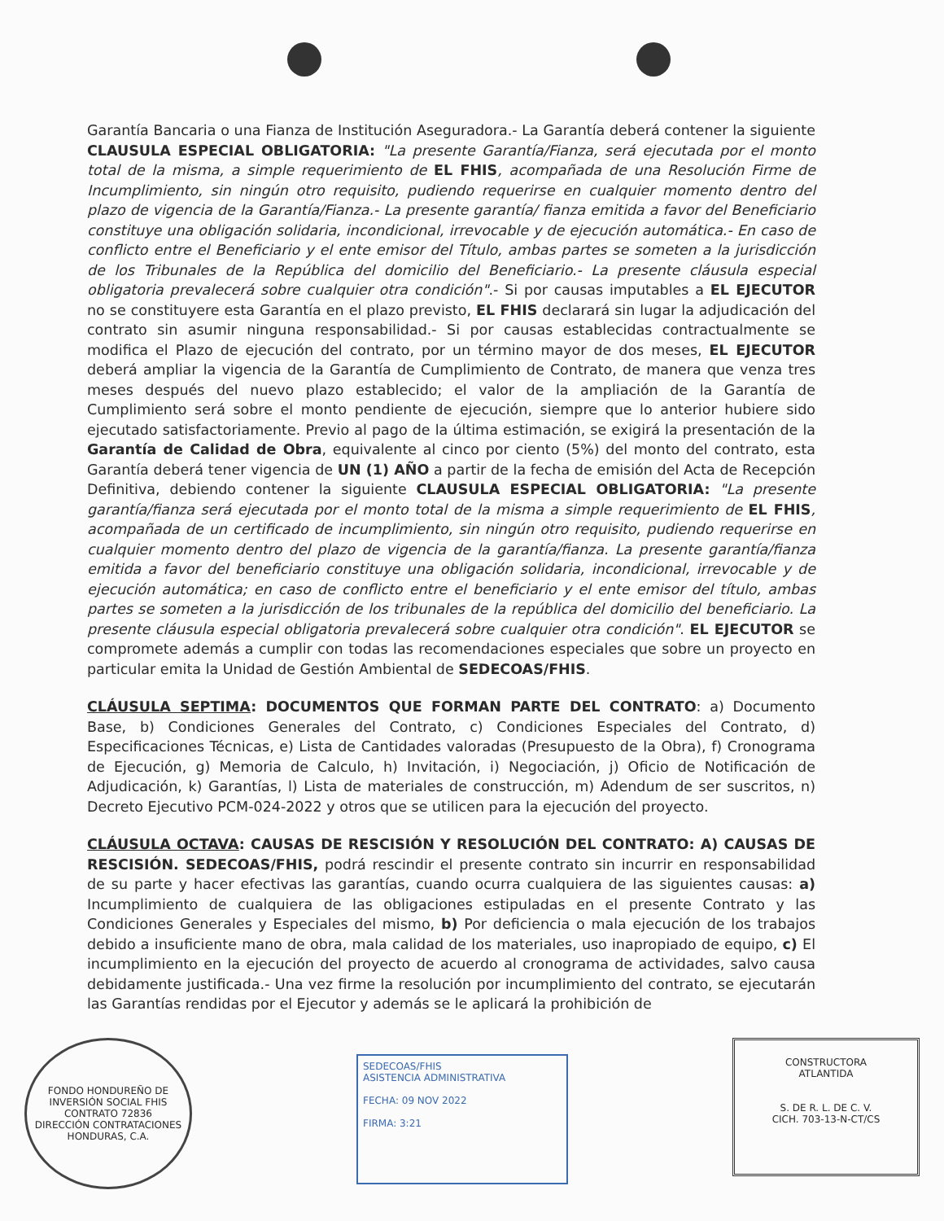Garantía Bancaria o una Fianza de Institución Aseguradora.- La Garantía deberá contener la siguiente CLAUSULA ESPECIAL OBLIGATORIA: "La presente Garantía/Fianza, será ejecutada por el monto total de la misma, a simple requerimiento de EL FHIS, acompañada de una Resolución Firme de Incumplimiento, sin ningún otro requisito, pudiendo requerirse en cualquier momento dentro del plazo de vigencia de la Garantía/Fianza.- La presente garantía/ fianza emitida a favor del Beneficiario constituye una obligación solidaria, incondicional, irrevocable y de ejecución automática.- En caso de conflicto entre el Beneficiario y el ente emisor del Título, ambas partes se someten a la jurisdicción de los Tribunales de la República del domicilio del Beneficiario.- La presente cláusula especial obligatoria prevalecerá sobre cualquier otra condición".- Si por causas imputables a EL EJECUTOR no se constituyere esta Garantía en el plazo previsto, EL FHIS declarará sin lugar la adjudicación del contrato sin asumir ninguna responsabilidad.- Si por causas establecidas contractualmente se modifica el Plazo de ejecución del contrato, por un término mayor de dos meses, EL EJECUTOR deberá ampliar la vigencia de la Garantía de Cumplimiento de Contrato, de manera que venza tres meses después del nuevo plazo establecido; el valor de la ampliación de la Garantía de Cumplimiento será sobre el monto pendiente de ejecución, siempre que lo anterior hubiere sido ejecutado satisfactoriamente. Previo al pago de la última estimación, se exigirá la presentación de la Garantía de Calidad de Obra, equivalente al cinco por ciento (5%) del monto del contrato, esta Garantía deberá tener vigencia de UN (1) AÑO a partir de la fecha de emisión del Acta de Recepción Definitiva, debiendo contener la siguiente CLAUSULA ESPECIAL OBLIGATORIA: "La presente garantía/fianza será ejecutada por el monto total de la misma a simple requerimiento de EL FHIS, acompañada de un certificado de incumplimiento, sin ningún otro requisito, pudiendo requerirse en cualquier momento dentro del plazo de vigencia de la garantía/fianza. La presente garantía/fianza emitida a favor del beneficiario constituye una obligación solidaria, incondicional, irrevocable y de ejecución automática; en caso de conflicto entre el beneficiario y el ente emisor del título, ambas partes se someten a la jurisdicción de los tribunales de la república del domicilio del beneficiario. La presente cláusula especial obligatoria prevalecerá sobre cualquier otra condición". EL EJECUTOR se compromete además a cumplir con todas las recomendaciones especiales que sobre un proyecto en particular emita la Unidad de Gestión Ambiental de SEDECOAS/FHIS.
CLÁUSULA SEPTIMA: DOCUMENTOS QUE FORMAN PARTE DEL CONTRATO: a) Documento Base, b) Condiciones Generales del Contrato, c) Condiciones Especiales del Contrato, d) Especificaciones Técnicas, e) Lista de Cantidades valoradas (Presupuesto de la Obra), f) Cronograma de Ejecución, g) Memoria de Calculo, h) Invitación, i) Negociación, j) Oficio de Notificación de Adjudicación, k) Garantías, l) Lista de materiales de construcción, m) Adendum de ser suscritos, n) Decreto Ejecutivo PCM-024-2022 y otros que se utilicen para la ejecución del proyecto.
CLÁUSULA OCTAVA: CAUSAS DE RESCISIÓN Y RESOLUCIÓN DEL CONTRATO: A) CAUSAS DE RESCISIÓN. SEDECOAS/FHIS, podrá rescindir el presente contrato sin incurrir en responsabilidad de su parte y hacer efectivas las garantías, cuando ocurra cualquiera de las siguientes causas: a) Incumplimiento de cualquiera de las obligaciones estipuladas en el presente Contrato y las Condiciones Generales y Especiales del mismo, b) Por deficiencia o mala ejecución de los trabajos debido a insuficiente mano de obra, mala calidad de los materiales, uso inapropiado de equipo, c) El incumplimiento en la ejecución del proyecto de acuerdo al cronograma de actividades, salvo causa debidamente justificada.- Una vez firme la resolución por incumplimiento del contrato, se ejecutarán las Garantías rendidas por el Ejecutor y además se le aplicará la prohibición de
FONDO HONDUREÑO DE INVERSIÓN SOCIAL FHIS
CONTRATO 72836
DIRECCIÓN CONTRATACIONES
HONDURAS, C.A.
SEDECOAS/FHIS
ASISTENCIA ADMINISTRATIVA
FECHA: 09 NOV 2022
FIRMA: 3:21
CONSTRUCTORA
ATLANTIDA
S. DE R. L. DE C. V.
CICH. 703-13-N-CT/CS